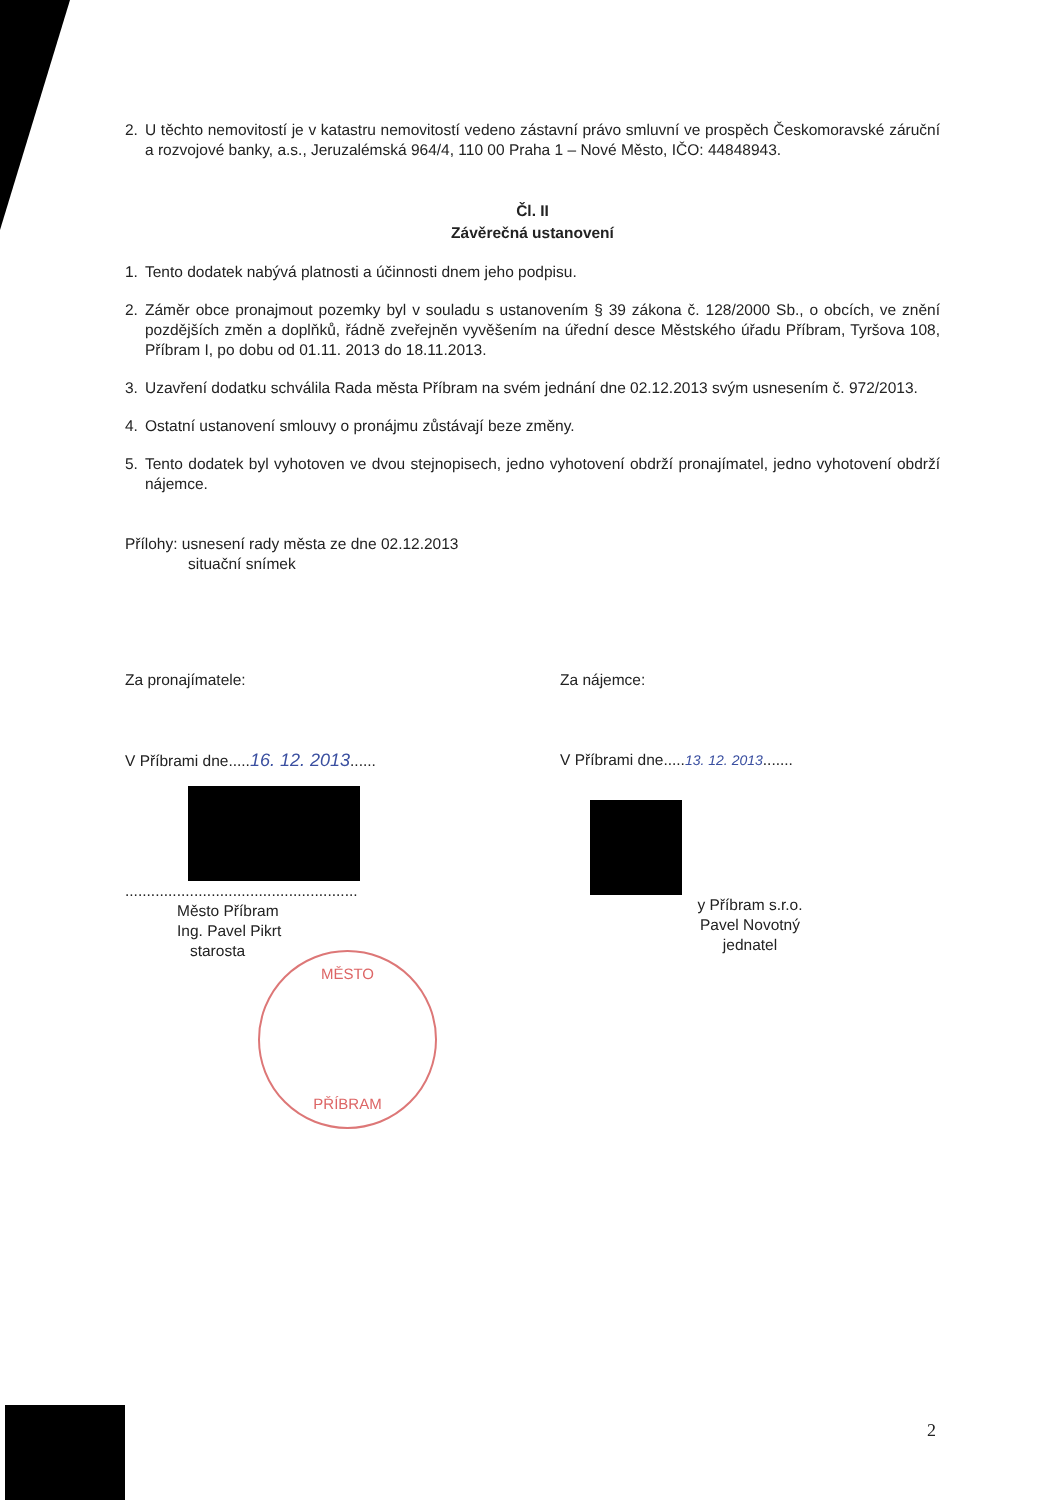2. U těchto nemovitostí je v katastru nemovitostí vedeno zástavní právo smluvní ve prospěch Českomoravské záruční a rozvojové banky, a.s., Jeruzalémská 964/4, 110 00 Praha 1 – Nové Město, IČO: 44848943.
Čl. II
Závěrečná ustanovení
1. Tento dodatek nabývá platnosti a účinnosti dnem jeho podpisu.
2. Záměr obce pronajmout pozemky byl v souladu s ustanovením § 39 zákona č. 128/2000 Sb., o obcích, ve znění pozdějších změn a doplňků, řádně zveřejněn vyvěšením na úřední desce Městského úřadu Příbram, Tyršova 108, Příbram I, po dobu od 01.11. 2013 do 18.11.2013.
3. Uzavření dodatku schválila Rada města Příbram na svém jednání dne 02.12.2013 svým usnesením č. 972/2013.
4. Ostatní ustanovení smlouvy o pronájmu zůstávají beze změny.
5. Tento dodatek byl vyhotoven ve dvou stejnopisech, jedno vyhotovení obdrží pronajímatel, jedno vyhotovení obdrží nájemce.
Přílohy: usnesení rady města ze dne 02.12.2013
situační snímek
Za pronajímatele:
V Příbrami dne.....16. 12. 2013......
......................................................
Město Příbram
Ing. Pavel Pikrt
starosta
Za nájemce:
V Příbrami dne.....13. 12. 2013.......
y Příbram s.r.o.
Pavel Novotný
jednatel
MĚSTO
PŘÍBRAM
2